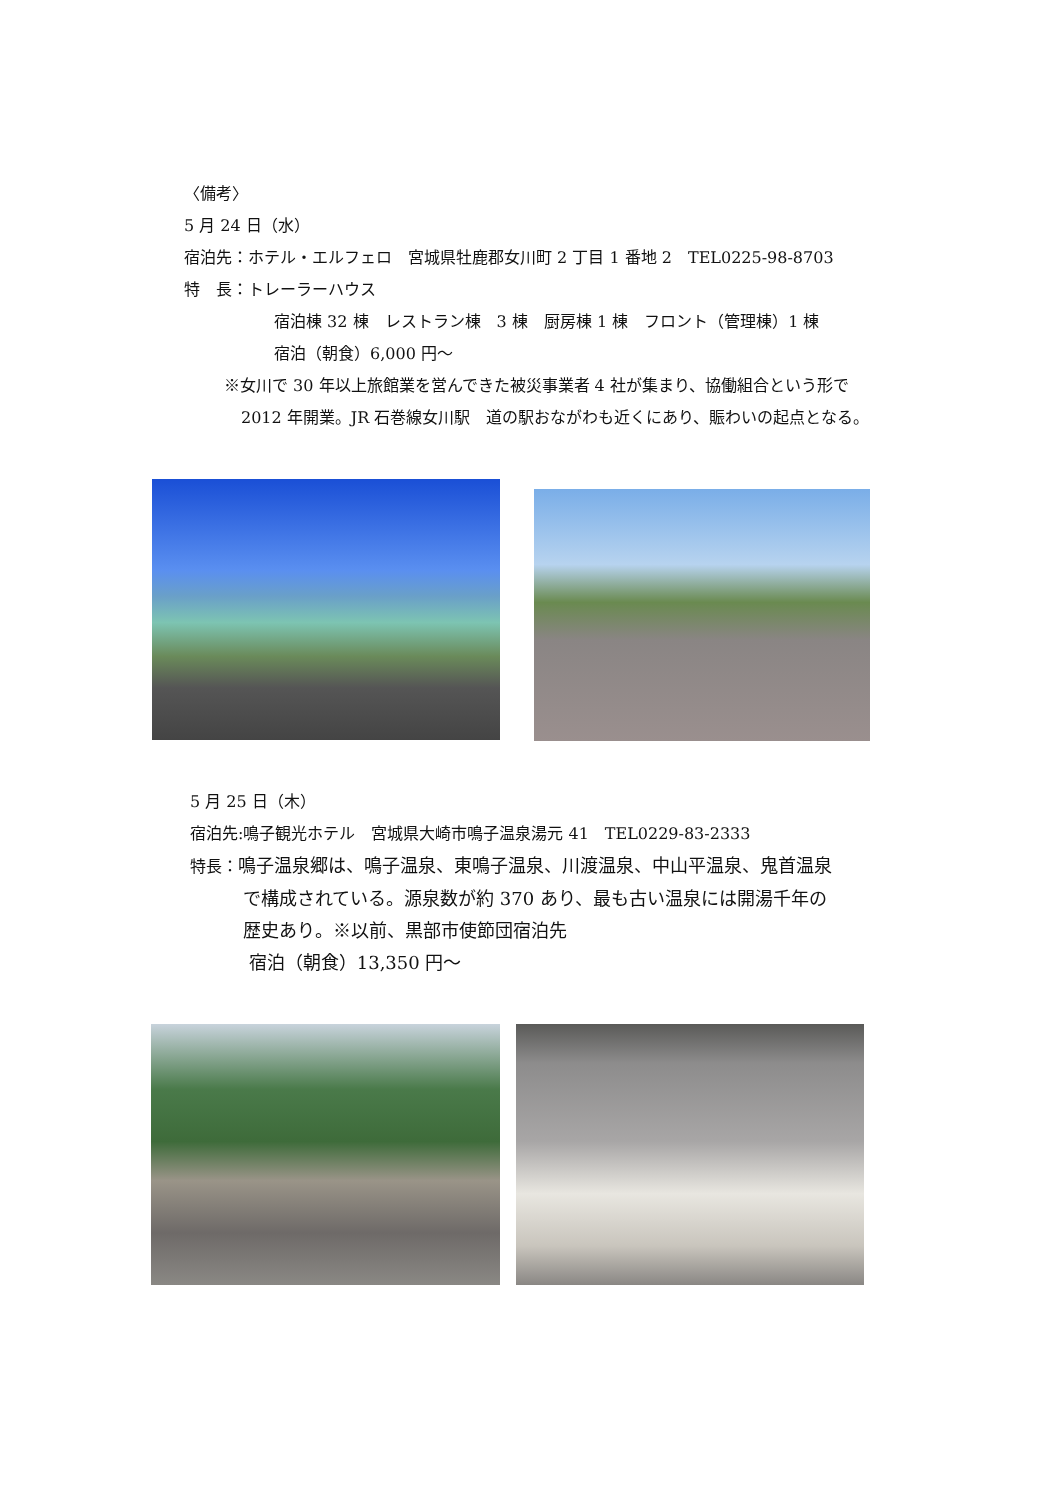〈備考〉
5 月 24 日（水）
宿泊先：ホテル・エルフェロ　宮城県牡鹿郡女川町 2 丁目 1 番地 2　TEL0225-98-8703
特　長：トレーラーハウス
宿泊棟 32 棟　レストラン棟　3 棟　厨房棟 1 棟　フロント（管理棟）1 棟
宿泊（朝食）6,000 円～
※女川で 30 年以上旅館業を営んできた被災事業者 4 社が集まり、協働組合という形で
2012 年開業。JR 石巻線女川駅　道の駅おながわも近くにあり、賑わいの起点となる。
5 月 25 日（木）
宿泊先:鳴子観光ホテル　宮城県大崎市鳴子温泉湯元 41　TEL0229-83-2333
特長：鳴子温泉郷は、鳴子温泉、東鳴子温泉、川渡温泉、中山平温泉、鬼首温泉
で構成されている。源泉数が約 370 あり、最も古い温泉には開湯千年の
歴史あり。※以前、黒部市使節団宿泊先
宿泊（朝食）13,350 円～